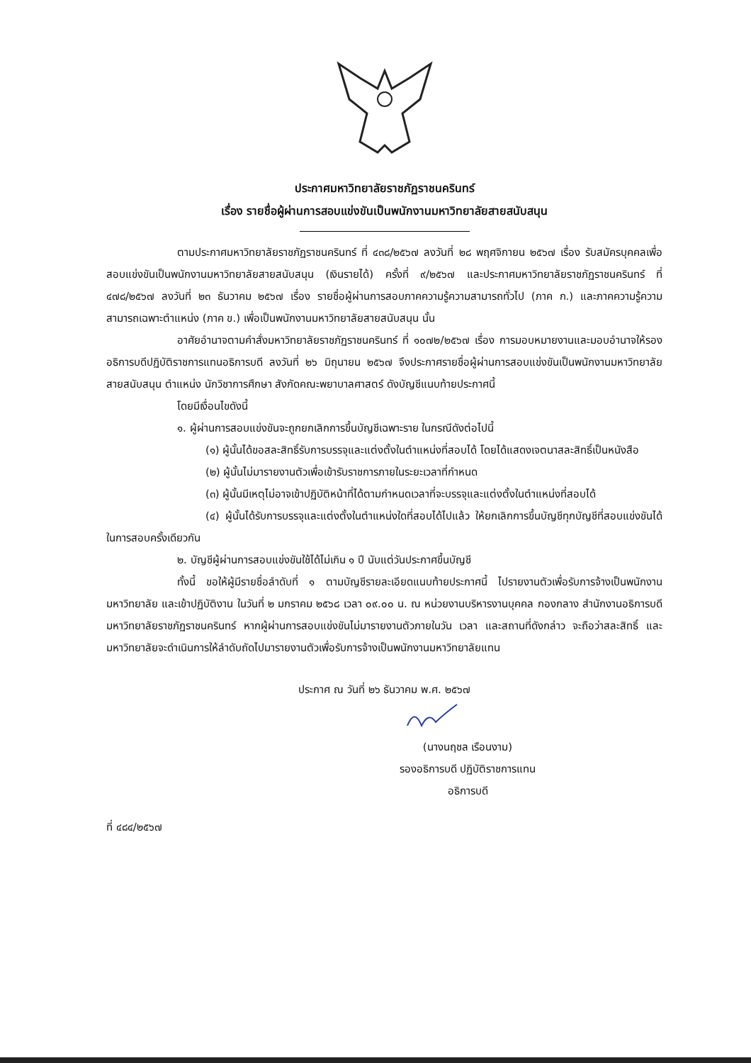ประกาศมหาวิทยาลัยราชภัฏราชนครินทร์
เรื่อง รายชื่อผู้ผ่านการสอบแข่งขันเป็นพนักงานมหาวิทยาลัยสายสนับสนุน
ตามประกาศมหาวิทยาลัยราชภัฏราชนครินทร์ ที่ ๔๓๘/๒๕๖๗ ลงวันที่ ๒๘ พฤศจิกายน ๒๕๖๗ เรื่อง รับสมัครบุคคลเพื่อสอบแข่งขันเป็นพนักงานมหาวิทยาลัยสายสนับสนุน (เงินรายได้) ครั้งที่ ๙/๒๕๖๗ และประกาศมหาวิทยาลัยราชภัฏราชนครินทร์ ที่ ๔๗๘/๒๕๖๗ ลงวันที่ ๒๓ ธันวาคม ๒๕๖๗ เรื่อง รายชื่อผู้ผ่านการสอบภาคความรู้ความสามารถทั่วไป (ภาค ก.) และภาคความรู้ความสามารถเฉพาะตำแหน่ง (ภาค ข.) เพื่อเป็นพนักงานมหาวิทยาลัยสายสนับสนุน นั้น
อาศัยอำนาจตามคำสั่งมหาวิทยาลัยราชภัฏราชนครินทร์ ที่ ๑๐๗๒/๒๕๖๗ เรื่อง การมอบหมายงานและมอบอำนาจให้รองอธิการบดีปฏิบัติราชการแทนอธิการบดี ลงวันที่ ๒๖ มิถุนายน ๒๕๖๗ จึงประกาศรายชื่อผู้ผ่านการสอบแข่งขันเป็นพนักงานมหาวิทยาลัยสายสนับสนุน ตำแหน่ง นักวิชาการศึกษา สังกัดคณะพยาบาลศาสตร์ ดังบัญชีแนบท้ายประกาศนี้
โดยมีเงื่อนไขดังนี้
๑. ผู้ผ่านการสอบแข่งขันจะถูกยกเลิกการขึ้นบัญชีเฉพาะราย ในกรณีดังต่อไปนี้
(๑) ผู้นั้นได้ขอสละสิทธิ์รับการบรรจุและแต่งตั้งในตำแหน่งที่สอบได้ โดยได้แสดงเจตนาสละสิทธิ์เป็นหนังสือ
(๒) ผู้นั้นไม่มารายงานตัวเพื่อเข้ารับราชการภายในระยะเวลาที่กำหนด
(๓) ผู้นั้นมีเหตุไม่อาจเข้าปฏิบัติหน้าที่ได้ตามกำหนดเวลาที่จะบรรจุและแต่งตั้งในตำแหน่งที่สอบได้
(๔) ผู้นั้นได้รับการบรรจุและแต่งตั้งในตำแหน่งใดที่สอบได้ไปแล้ว ให้ยกเลิกการขึ้นบัญชีทุกบัญชีที่สอบแข่งขันได้ในการสอบครั้งเดียวกัน
๒. บัญชีผู้ผ่านการสอบแข่งขันใช้ได้ไม่เกิน ๑ ปี นับแต่วันประกาศขึ้นบัญชี
ทั้งนี้ ขอให้ผู้มีรายชื่อลำดับที่ ๑ ตามบัญชีรายละเอียดแนบท้ายประกาศนี้ ไปรายงานตัวเพื่อรับการจ้างเป็นพนักงานมหาวิทยาลัย และเข้าปฏิบัติงาน ในวันที่ ๒ มกราคม ๒๕๖๘ เวลา ๐๙.๐๐ น. ณ หน่วยงานบริหารงานบุคคล กองกลาง สำนักงานอธิการบดี มหาวิทยาลัยราชภัฏราชนครินทร์ หากผู้ผ่านการสอบแข่งขันไม่มารายงานตัวภายในวัน เวลา และสถานที่ดังกล่าว จะถือว่าสละสิทธิ์ และมหาวิทยาลัยจะดำเนินการให้ลำดับถัดไปมารายงานตัวเพื่อรับการจ้างเป็นพนักงานมหาวิทยาลัยแทน
ประกาศ ณ วันที่ ๒๖ ธันวาคม พ.ศ. ๒๕๖๗
(นางนฤชล เรือนงาม)
รองอธิการบดี ปฏิบัติราชการแทน
อธิการบดี
ที่ ๔๘๔/๒๕๖๗